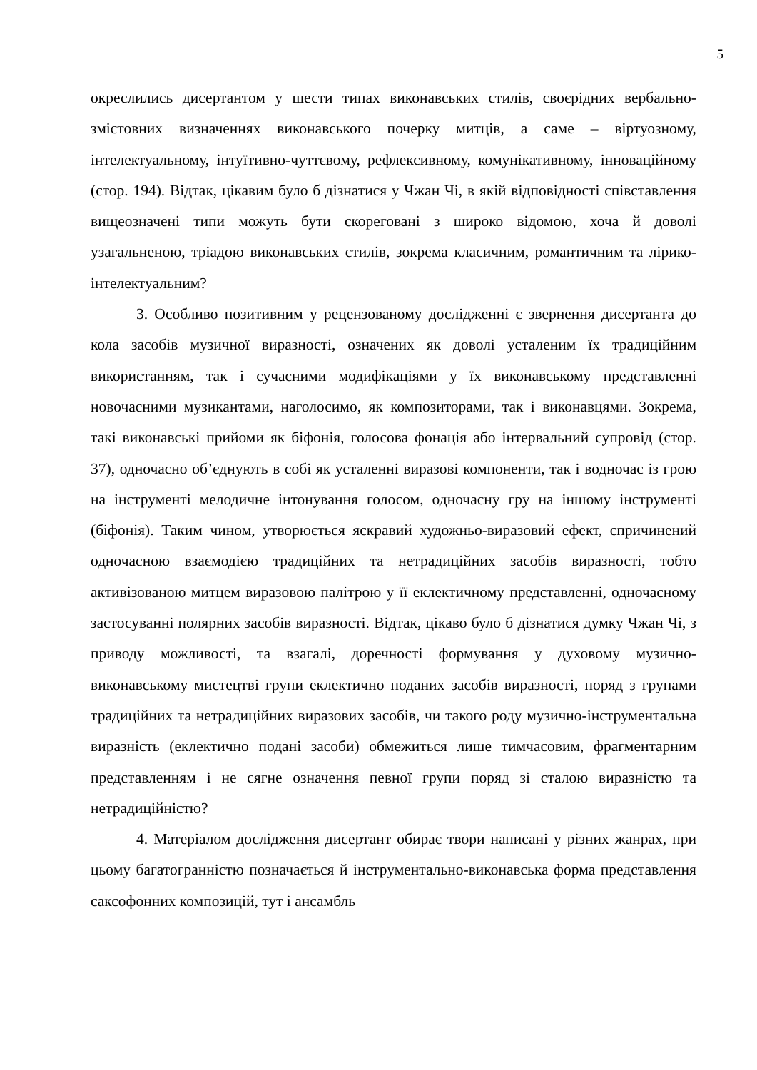5
окреслились дисертантом у шести типах виконавських стилів, своєрідних вербально-змістовних визначеннях виконавського почерку митців, а саме – віртуозному, інтелектуальному, інтуїтивно-чуттєвому, рефлексивному, комунікативному, інноваційному (стор. 194). Відтак, цікавим було б дізнатися у Чжан Чі, в якій відповідності співставлення вищеозначені типи можуть бути скореговані з широко відомою, хоча й доволі узагальненою, тріадою виконавських стилів, зокрема класичним, романтичним та лірико-інтелектуальним?
3. Особливо позитивним у рецензованому дослідженні є звернення дисертанта до кола засобів музичної виразності, означених як доволі усталеним їх традиційним використанням, так і сучасними модифікаціями у їх виконавському представленні новочасними музикантами, наголосимо, як композиторами, так і виконавцями. Зокрема, такі виконавські прийоми як біфонія, голосова фонація або інтервальний супровід (стор. 37), одночасно об’єднують в собі як усталенні виразові компоненти, так і водночас із грою на інструменті мелодичне інтонування голосом, одночасну гру на іншому інструменті (біфонія). Таким чином, утворюється яскравий художньо-виразовий ефект, спричинений одночасною взаємодією традиційних та нетрадиційних засобів виразності, тобто активізованою митцем виразовою палітрою у її еклектичному представленні, одночасному застосуванні полярних засобів виразності. Відтак, цікаво було б дізнатися думку Чжан Чі, з приводу можливості, та взагалі, доречності формування у духовому музично-виконавському мистецтві групи еклектично поданих засобів виразності, поряд з групами традиційних та нетрадиційних виразових засобів, чи такого роду музично-інструментальна виразність (еклектично подані засоби) обмежиться лише тимчасовим, фрагментарним представленням і не сягне означення певної групи поряд зі сталою виразністю та нетрадиційністю?
4. Матеріалом дослідження дисертант обирає твори написані у різних жанрах, при цьому багатогранністю позначається й інструментально-виконавська форма представлення саксофонних композицій, тут і ансамбль